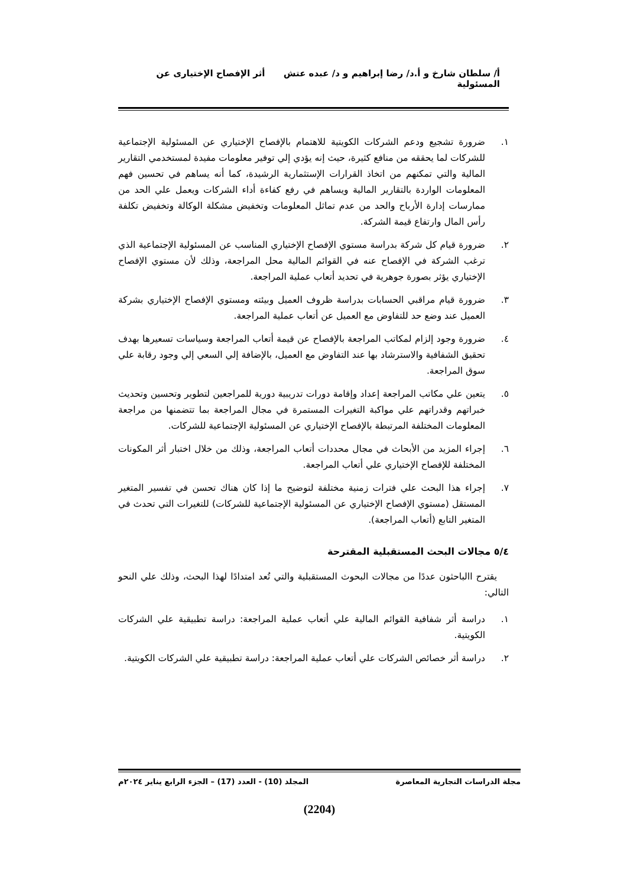أ/ سلطان شارخ و أ.د/ رضا إبراهيم و د/ عبده عتش أثر الإفصاح الإختيارى عن المسئولية
١. ضرورة تشجيع ودعم الشركات الكويتية للاهتمام بالإفصاح الإختياري عن المسئولية الإجتماعية للشركات لما يحققه من منافع كثيرة، حيث إنه يؤدي إلي توفير معلومات مفيدة لمستخدمي التقارير المالية والتي تمكنهم من اتخاذ القرارات الإستثمارية الرشيدة، كما أنه يساهم في تحسين فهم المعلومات الواردة بالتقارير المالية ويساهم في رفع كفاءة أداء الشركات ويعمل علي الحد من ممارسات إدارة الأرباح والحد من عدم تماثل المعلومات وتخفيض مشكلة الوكالة وتخفيض تكلفة رأس المال وارتفاع قيمة الشركة.
٢. ضرورة قيام كل شركة بدراسة مستوي الإفصاح الإختياري المناسب عن المسئولية الإجتماعية الذي ترغب الشركة في الإفصاح عنه في القوائم المالية محل المراجعة، وذلك لأن مستوي الإفصاح الإختياري يؤثر بصورة جوهرية في تحديد أتعاب عملية المراجعة.
٣. ضرورة قيام مراقبي الحسابات بدراسة ظروف العميل وبيئته ومستوي الإفصاح الإختياري بشركة العميل عند وضع حد للتفاوض مع العميل عن أتعاب عملية المراجعة.
٤. ضرورة وجود إلزام لمكاتب المراجعة بالإفصاح عن قيمة أتعاب المراجعة وسياسات تسعيرها بهدف تحقيق الشفافية والاسترشاد بها عند التفاوض مع العميل، بالإضافة إلي السعي إلي وجود رقابة علي سوق المراجعة.
٥. يتعين علي مكاتب المراجعة إعداد وإقامة دورات تدريبية دورية للمراجعين لتطوير وتحسين وتحديث خبراتهم وقدراتهم علي مواكبة التغيرات المستمرة في مجال المراجعة بما تتضمنها من مراجعة المعلومات المختلفة المرتبطة بالإفصاح الإختياري عن المسئولية الإجتماعية للشركات.
٦. إجراء المزيد من الأبحاث في مجال محددات أتعاب المراجعة، وذلك من خلال اختبار أثر المكونات المختلفة للإفصاح الإختياري علي أتعاب المراجعة.
٧. إجراء هذا البحث علي فترات زمنية مختلفة لتوضيح ما إذا كان هناك تحسن في تفسير المتغير المستقل (مستوي الإفصاح الإختياري عن المسئولية الإجتماعية للشركات) للتغيرات التي تحدث في المتغير التابع (أتعاب المراجعة).
٥/٤ مجالات البحث المستقبلية المقترحة
يقترح االباحثون عددًا من مجالات البحوث المستقبلية والتي تُعد امتدادًا لهذا البحث، وذلك علي النحو التالي:
١. دراسة أثر شفافية القوائم المالية علي أتعاب عملية المراجعة: دراسة تطبيقية علي الشركات الكويتية.
٢. دراسة أثر خصائص الشركات علي أتعاب عملية المراجعة: دراسة تطبيقية علي الشركات الكويتية.
مجلة الدراسات التجارية المعاصرة المجلد (10) - العدد (17) – الجزء الرابع يناير ٢٠٢٤م
(2204)